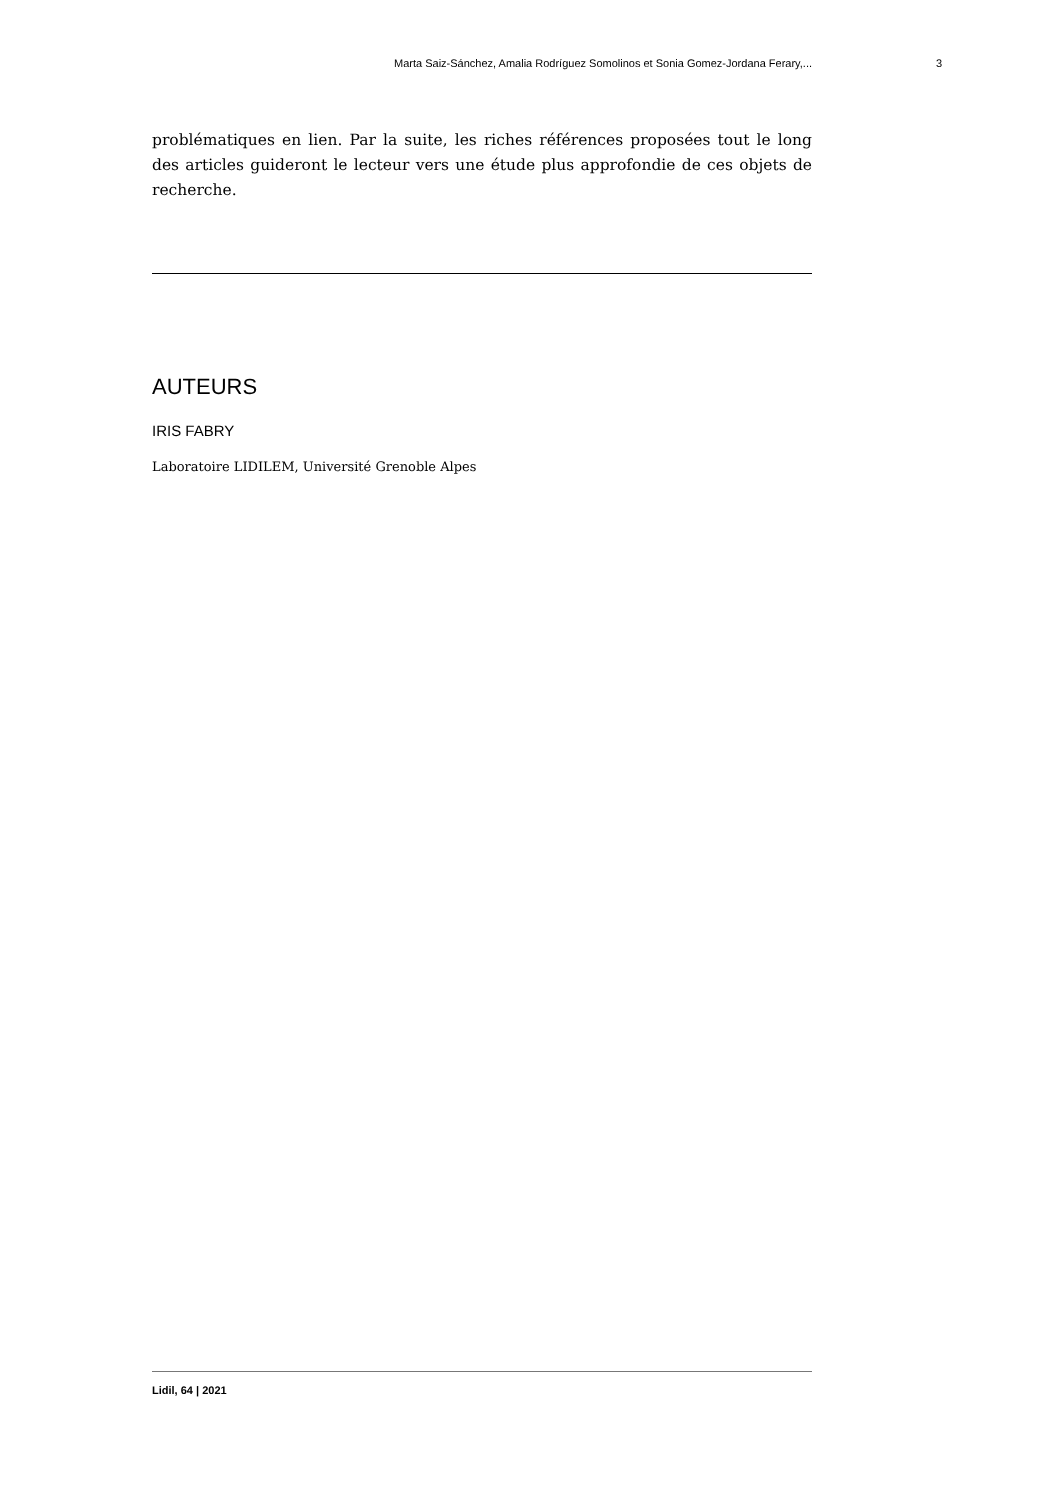Marta Saiz-Sánchez, Amalia Rodríguez Somolinos et Sonia Gomez-Jordana Ferary,... 3
problématiques en lien. Par la suite, les riches références proposées tout le long des articles guideront le lecteur vers une étude plus approfondie de ces objets de recherche.
AUTEURS
IRIS FABRY
Laboratoire LIDILEM, Université Grenoble Alpes
Lidil, 64 | 2021